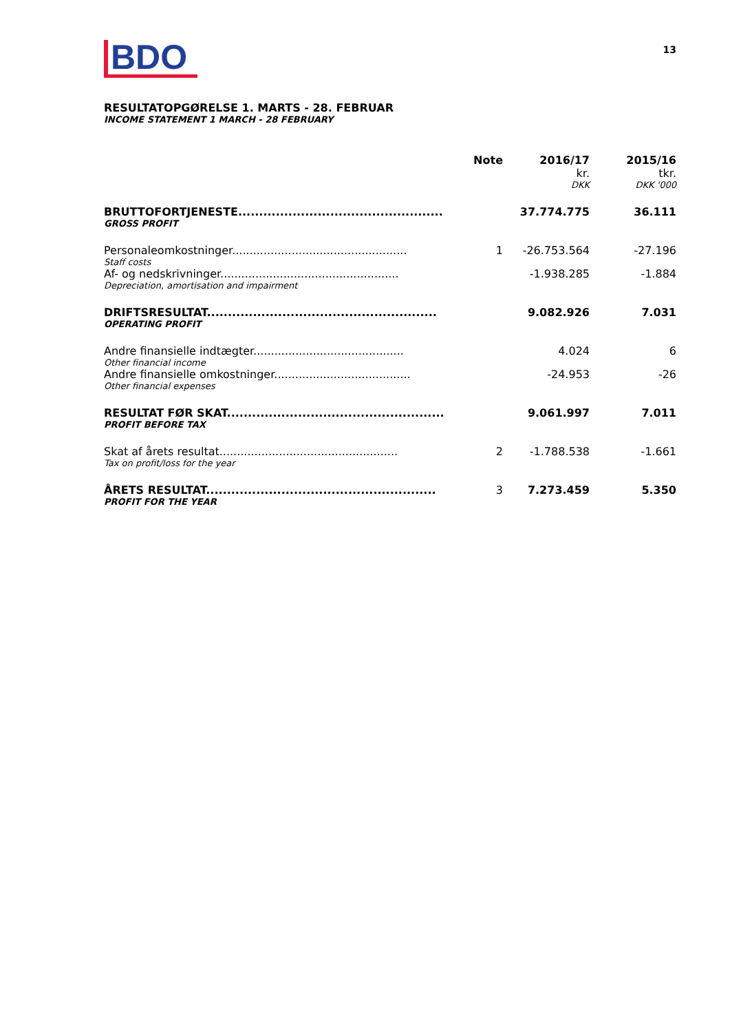BDO
13
RESULTATOPGØRELSE 1. MARTS - 28. FEBRUAR
INCOME STATEMENT 1 MARCH - 28 FEBRUARY
| | Note | 2016/17 | 2015/16 |
| --- | --- | --- | --- |
| | | kr. | tkr. |
| | | DKK | DKK '000 |
| BRUTTOFORTJENESTE................................................. | | 37.774.775 | 36.111 |
| GROSS PROFIT | | | |
| Personaleomkostninger.................................................. | 1 | -26.753.564 | -27.196 |
| Staff costs | | | |
| Af- og nedskrivninger................................................... | | -1.938.285 | -1.884 |
| Depreciation, amortisation and impairment | | | |
| DRIFTSRESULTAT....................................................... | | 9.082.926 | 7.031 |
| OPERATING PROFIT | | | |
| Andre finansielle indtægter........................................... | | 4.024 | 6 |
| Other financial income | | | |
| Andre finansielle omkostninger....................................... | | -24.953 | -26 |
| Other financial expenses | | | |
| RESULTAT FØR SKAT.................................................... | | 9.061.997 | 7.011 |
| PROFIT BEFORE TAX | | | |
| Skat af årets resultat................................................... | 2 | -1.788.538 | -1.661 |
| Tax on profit/loss for the year | | | |
| ÅRETS RESULTAT....................................................... | 3 | 7.273.459 | 5.350 |
| PROFIT FOR THE YEAR | | | |